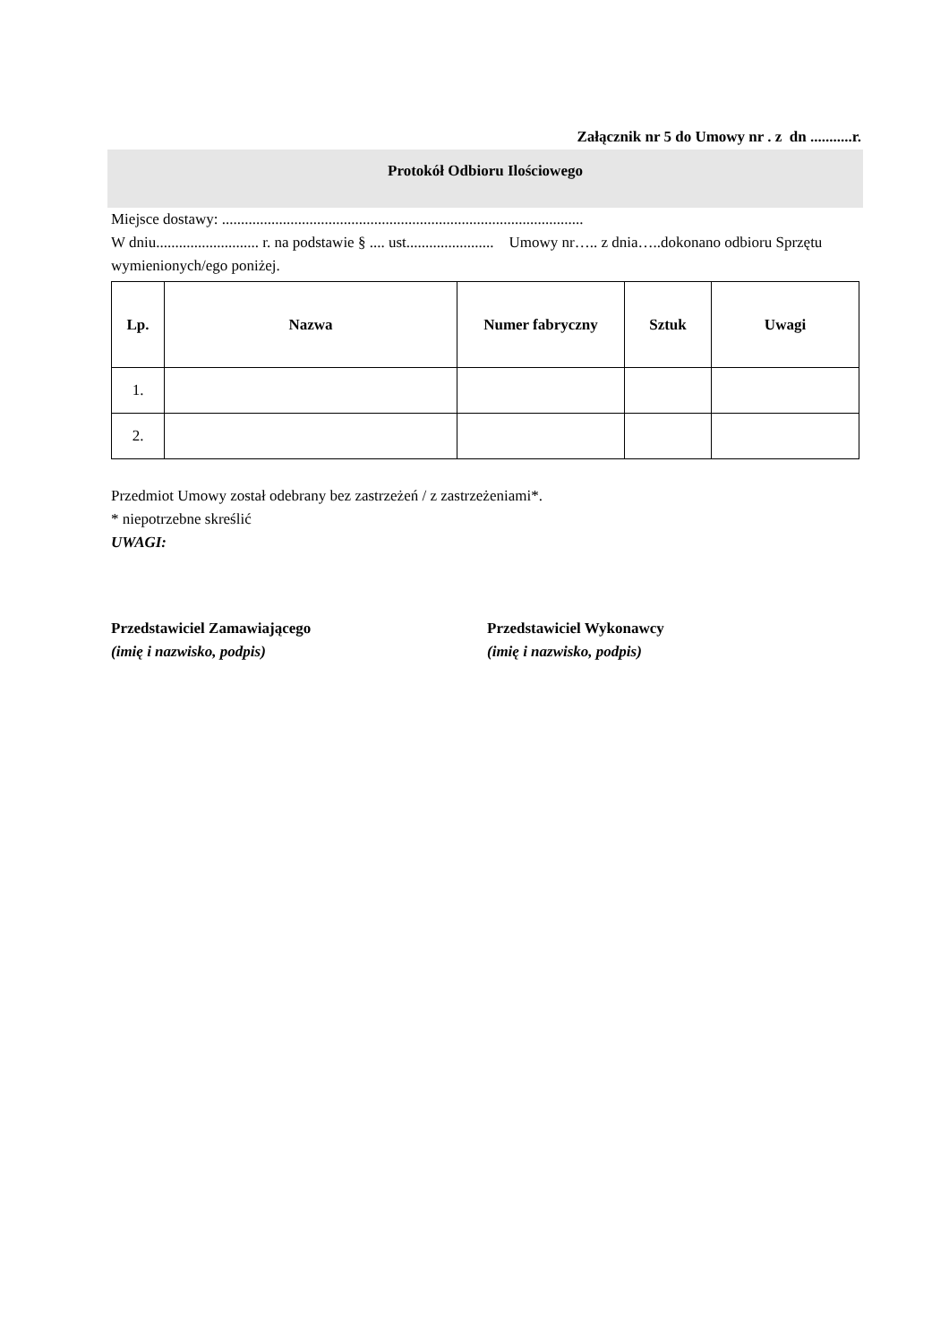Załącznik nr 5 do Umowy nr . z dn ...........r.
Protokół Odbioru Ilościowego
Miejsce dostawy: ...............................................................................................
W dniu........................... r. na podstawie § .... ust....................... Umowy nr….. z dnia…..dokonano odbioru Sprzętu wymienionych/ego poniżej.
| Lp. | Nazwa | Numer fabryczny | Sztuk | Uwagi |
| --- | --- | --- | --- | --- |
| 1. | | | | |
| 2. | | | | |
Przedmiot Umowy został odebrany bez zastrzeżeń / z zastrzeżeniami*.
* niepotrzebne skreślić
UWAGI:
Przedstawiciel Zamawiającego
(imię i nazwisko, podpis)
Przedstawiciel Wykonawcy
(imię i nazwisko, podpis)